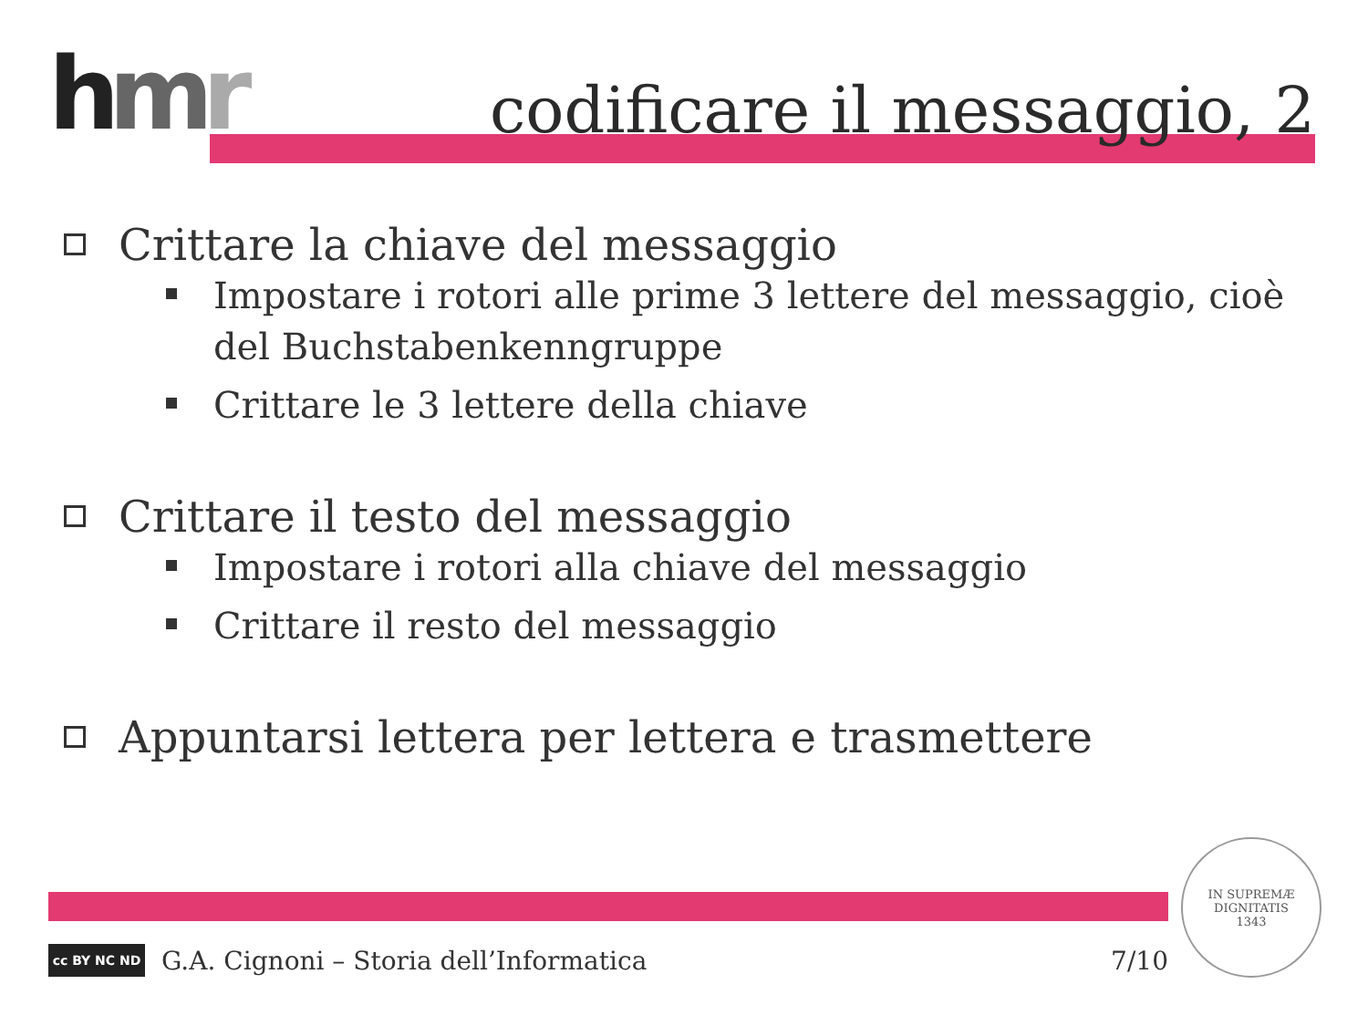hmr codificare il messaggio, 2
Crittare la chiave del messaggio
Impostare i rotori alle prime 3 lettere del messaggio, cioè del Buchstabenkenngruppe
Crittare le 3 lettere della chiave
Crittare il testo del messaggio
Impostare i rotori alla chiave del messaggio
Crittare il resto del messaggio
Appuntarsi lettera per lettera e trasmettere
cc BY NC ND
G.A. Cignoni – Storia dell’Informatica 7/10
IN SUPREMÆ DIGNITATIS
1343